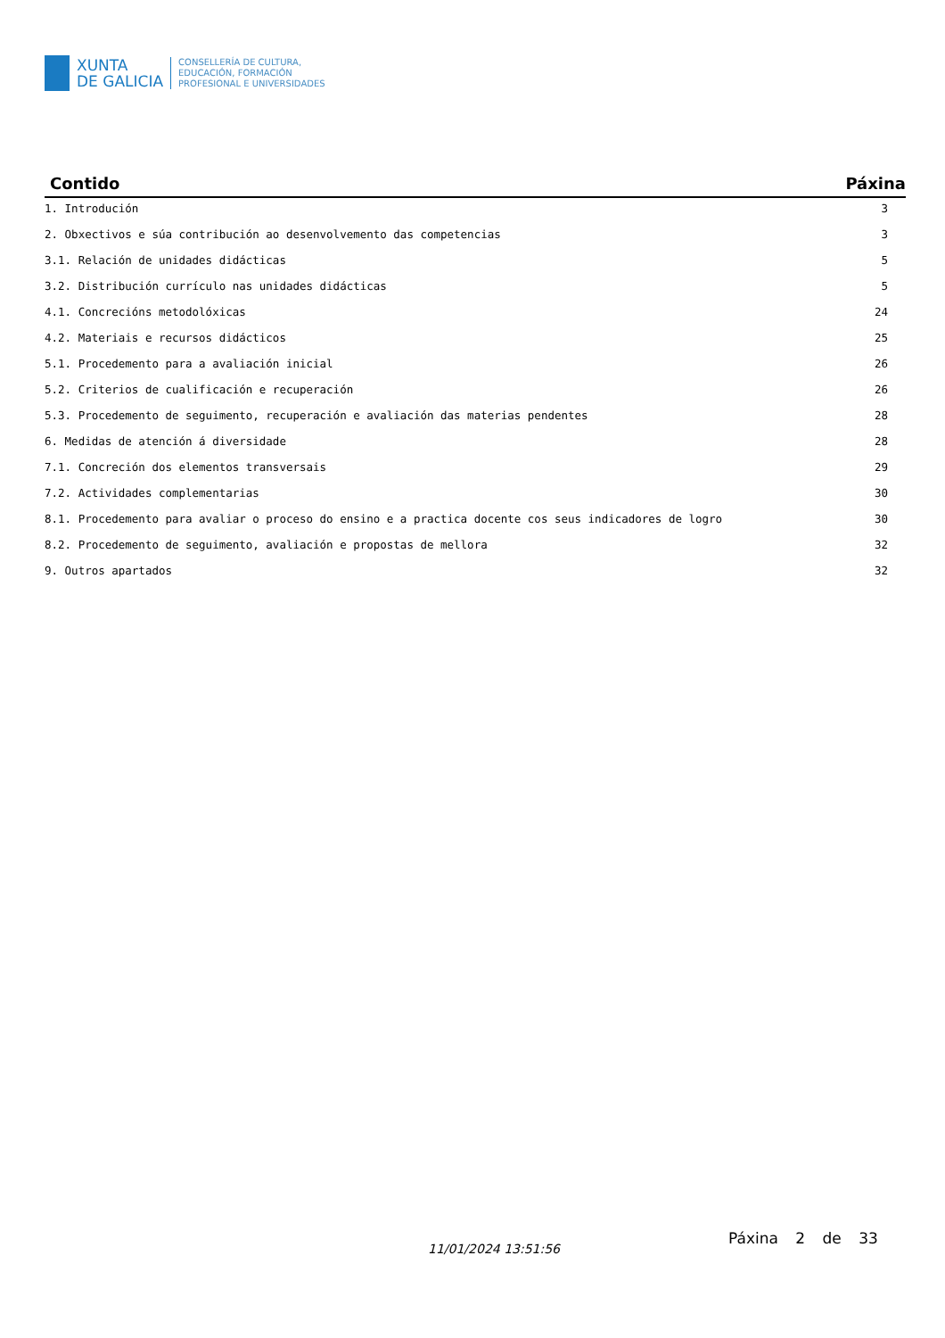XUNTA
DE GALICIA
CONSELLERÍA DE CULTURA,
EDUCACIÓN, FORMACIÓN
PROFESIONAL E UNIVERSIDADES
| Contido | Páxina |
| --- | --- |
| 1. Introdución | 3 |
| 2. Obxectivos e súa contribución ao desenvolvemento das competencias | 3 |
| 3.1. Relación de unidades didácticas | 5 |
| 3.2. Distribución currículo nas unidades didácticas | 5 |
| 4.1. Concrecións metodolóxicas | 24 |
| 4.2. Materiais e recursos didácticos | 25 |
| 5.1. Procedemento para a avaliación inicial | 26 |
| 5.2. Criterios de cualificación e recuperación | 26 |
| 5.3. Procedemento de seguimento, recuperación e avaliación das materias pendentes | 28 |
| 6. Medidas de atención á diversidade | 28 |
| 7.1. Concreción dos elementos transversais | 29 |
| 7.2. Actividades complementarias | 30 |
| 8.1. Procedemento para avaliar o proceso do ensino e a practica docente cos seus indicadores de logro | 30 |
| 8.2. Procedemento de seguimento, avaliación e propostas de mellora | 32 |
| 9. Outros apartados | 32 |
11/01/2024 13:51:56
Páxina 2 de 33